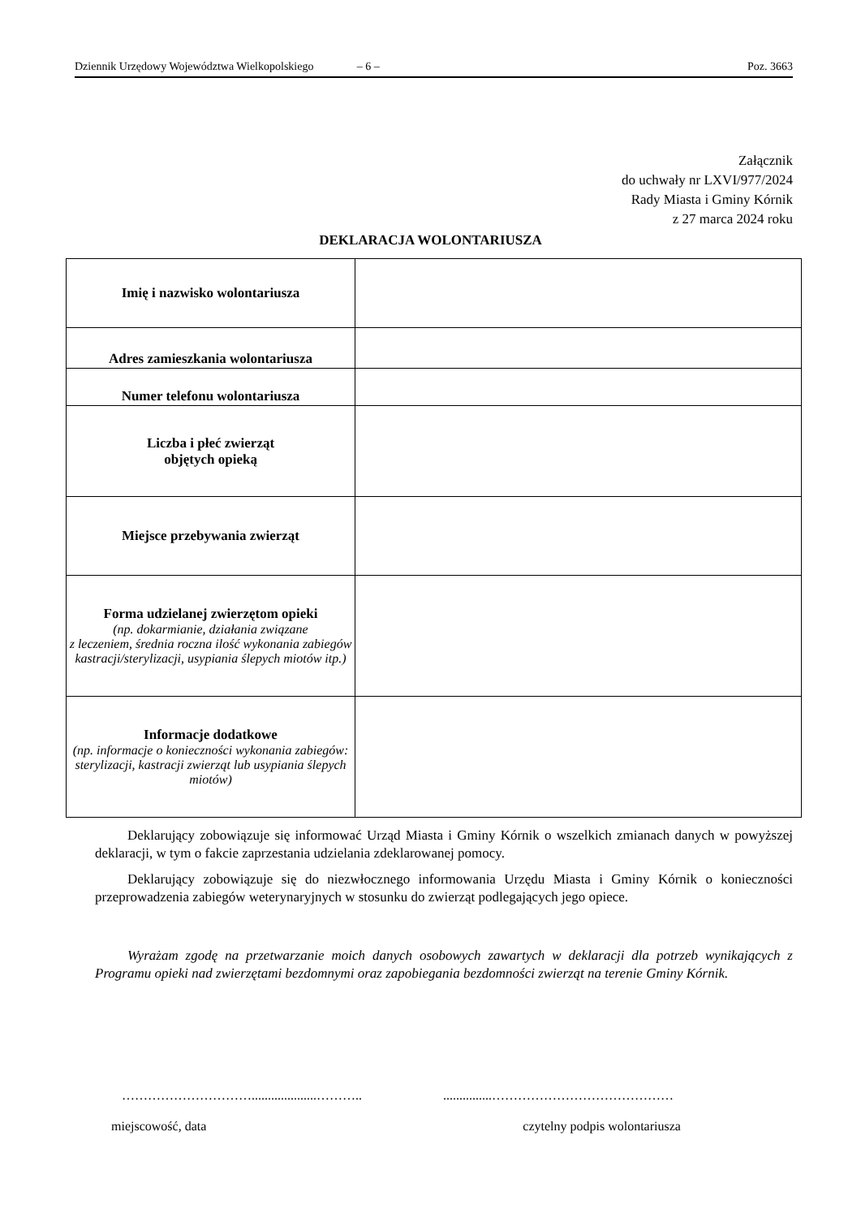Dziennik Urzędowy Województwa Wielkopolskiego – 6 – Poz. 3663
Załącznik
do uchwały nr LXVI/977/2024
Rady Miasta i Gminy Kórnik
z 27 marca 2024 roku
DEKLARACJA WOLONTARIUSZA
| Imię i nazwisko wolontariusza | |
| Adres zamieszkania wolontariusza | |
| Numer telefonu wolontariusza | |
| Liczba i płeć zwierząt objętych opieką | |
| Miejsce przebywania zwierząt | |
| Forma udzielanej zwierzętom opieki (np. dokarmianie, działania związane z leczeniem, średnia roczna ilość wykonania zabiegów kastracji/sterylizacji, usypiania ślepych miotów itp.) | |
| Informacje dodatkowe (np. informacje o konieczności wykonania zabiegów: sterylizacji, kastracji zwierząt lub usypiania ślepych miotów) | |
Deklarujący zobowiązuje się informować Urząd Miasta i Gminy Kórnik o wszelkich zmianach danych w powyższej deklaracji, w tym o fakcie zaprzestania udzielania zdeklarowanej pomocy.
Deklarujący zobowiązuje się do niezwłocznego informowania Urzędu Miasta i Gminy Kórnik o konieczności przeprowadzenia zabiegów weterynaryjnych w stosunku do zwierząt podlegających jego opiece.
Wyrażam zgodę na przetwarzanie moich danych osobowych zawartych w deklaracji dla potrzeb wynikających z Programu opieki nad zwierzętami bezdomnymi oraz zapobiegania bezdomności zwierząt na terenie Gminy Kórnik.
…………………………....................……….................……………………………………
miejscowość, data czytelny podpis wolontariusza